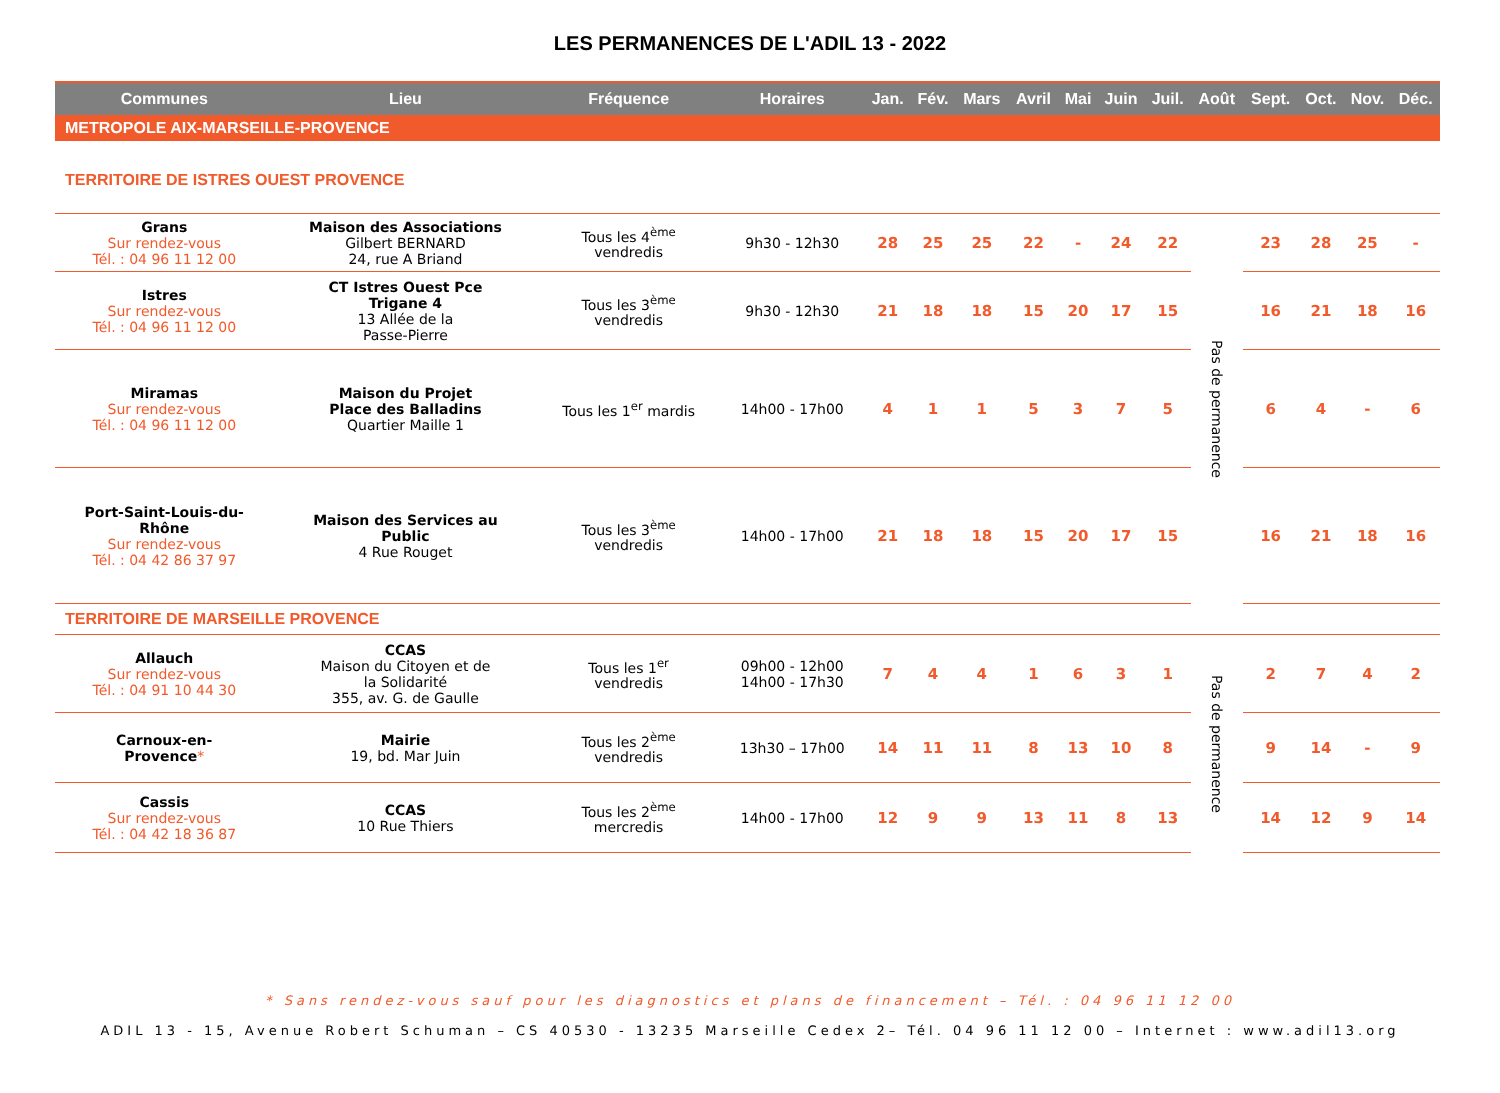LES PERMANENCES DE L'ADIL 13 - 2022
| Communes | Lieu | Fréquence | Horaires | Jan. | Fév. | Mars | Avril | Mai | Juin | Juil. | Août | Sept. | Oct. | Nov. | Déc. |
| --- | --- | --- | --- | --- | --- | --- | --- | --- | --- | --- | --- | --- | --- | --- | --- |
| METROPOLE AIX-MARSEILLE-PROVENCE | | | | | | | | | | | | | | | |
| TERRITOIRE DE ISTRES OUEST PROVENCE | | | | | | | | | | | | | | | |
| Grans Sur rendez-vous Tél. : 04 96 11 12 00 | Maison des Associations Gilbert BERNARD 24, rue A Briand | Tous les 4<sup>ème</sup> vendredis | 9h30 - 12h30 | 28 | 25 | 25 | 22 | - | 24 | 22 | Pas de permanence | 23 | 28 | 25 | - |
| Istres Sur rendez-vous Tél. : 04 96 11 12 00 | CT Istres Ouest Pce Trigane 4 13 Allée de la Passe-Pierre | Tous les 3<sup>ème</sup> vendredis | 9h30 - 12h30 | 21 | 18 | 18 | 15 | 20 | 17 | 15 | | 16 | 21 | 18 | 16 |
| Miramas Sur rendez-vous Tél. : 04 96 11 12 00 | Maison du Projet Place des Balladins Quartier Maille 1 | Tous les 1<sup>er</sup> mardis | 14h00 - 17h00 | 4 | 1 | 1 | 5 | 3 | 7 | 5 | | 6 | 4 | - | 6 |
| Port-Saint-Louis-du- Rhône Sur rendez-vous Tél. : 04 42 86 37 97 | Maison des Services au Public 4 Rue Rouget | Tous les 3<sup>ème</sup> vendredis | 14h00 - 17h00 | 21 | 18 | 18 | 15 | 20 | 17 | 15 | | 16 | 21 | 18 | 16 |
| TERRITOIRE DE MARSEILLE PROVENCE | | | | | | | | | | | | | | | |
| Allauch Sur rendez-vous Tél. : 04 91 10 44 30 | CCAS Maison du Citoyen et de la Solidarité 355, av. G. de Gaulle | Tous les 1<sup>er</sup> vendredis | 09h00 - 12h00 14h00 - 17h30 | 7 | 4 | 4 | 1 | 6 | 3 | 1 | Pas de permanence | 2 | 7 | 4 | 2 |
| Carnoux-en- Provence * | Mairie 19, bd. Mar Juin | Tous les 2<sup>ème</sup> vendredis | 13h30 – 17h00 | 14 | 11 | 11 | 8 | 13 | 10 | 8 | | 9 | 14 | - | 9 |
| Cassis Sur rendez-vous Tél. : 04 42 18 36 87 | CCAS 10 Rue Thiers | Tous les 2<sup>ème</sup> mercredis | 14h00 - 17h00 | 12 | 9 | 9 | 13 | 11 | 8 | 13 | | 14 | 12 | 9 | 14 |
* Sans rendez-vous sauf pour les diagnostics et plans de financement – Tél. : 04 96 11 12 00
ADIL 13 - 15, Avenue Robert Schuman – CS 40530 - 13235 Marseille Cedex 2– Tél. 04 96 11 12 00 – Internet : www.adil13.org